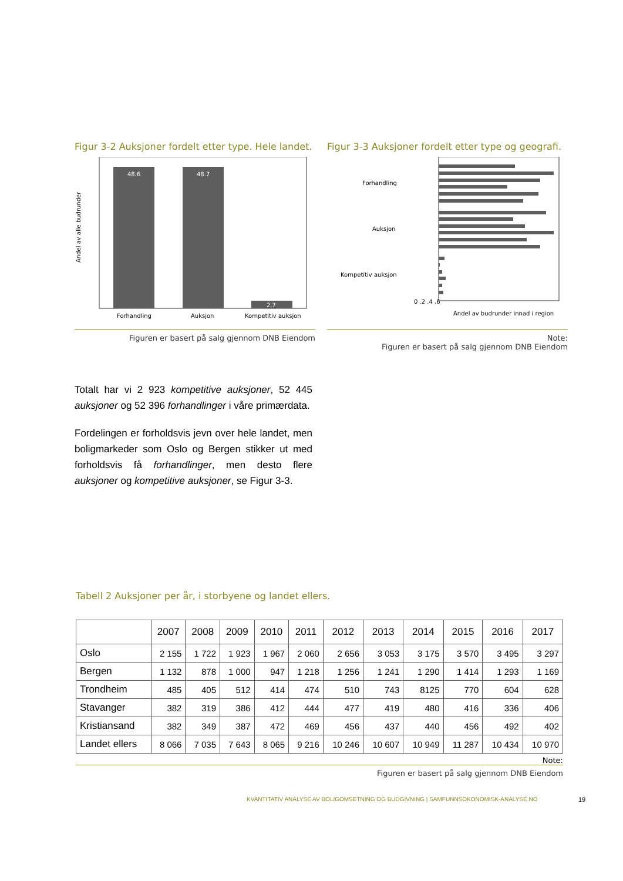Figur 3-2 Auksjoner fordelt etter type. Hele landet.
Andel av alle budrunder
48.6
48.7
2.7
Forhandling
Auksjon
Kompetitiv auksjon
Figuren er basert på salg gjennom DNB Eiendom
Figur 3-3 Auksjoner fordelt etter type og geografi.
Forhandling
Auksjon
Kompetitiv auksjon
0 .2 .4 .6
Andel av budrunder innad i region
Note:
Figuren er basert på salg gjennom DNB Eiendom
Totalt har vi 2 923 kompetitive auksjoner, 52 445 auksjoner og 52 396 forhandlinger i våre primærdata.
Fordelingen er forholdsvis jevn over hele landet, men boligmarkeder som Oslo og Bergen stikker ut med forholdsvis få forhandlinger, men desto flere auksjoner og kompetitive auksjoner, se Figur 3-3.
Tabell 2 Auksjoner per år, i storbyene og landet ellers.
| | 2007 | 2008 | 2009 | 2010 | 2011 | 2012 | 2013 | 2014 | 2015 | 2016 | 2017 |
| --- | --- | --- | --- | --- | --- | --- | --- | --- | --- | --- | --- |
| Oslo | 2 155 | 1 722 | 1 923 | 1 967 | 2 060 | 2 656 | 3 053 | 3 175 | 3 570 | 3 495 | 3 297 |
| Bergen | 1 132 | 878 | 1 000 | 947 | 1 218 | 1 256 | 1 241 | 1 290 | 1 414 | 1 293 | 1 169 |
| Trondheim | 485 | 405 | 512 | 414 | 474 | 510 | 743 | 8125 | 770 | 604 | 628 |
| Stavanger | 382 | 319 | 386 | 412 | 444 | 477 | 419 | 480 | 416 | 336 | 406 |
| Kristiansand | 382 | 349 | 387 | 472 | 469 | 456 | 437 | 440 | 456 | 492 | 402 |
| Landet ellers | 8 066 | 7 035 | 7 643 | 8 065 | 9 216 | 10 246 | 10 607 | 10 949 | 11 287 | 10 434 | 10 970 |
Note:
Figuren er basert på salg gjennom DNB Eiendom
KVANTITATIV ANALYSE AV BOLIGOMSETNING OG BUDGIVNING | SAMFUNNSOKONOMISK-ANALYSE.NO
19